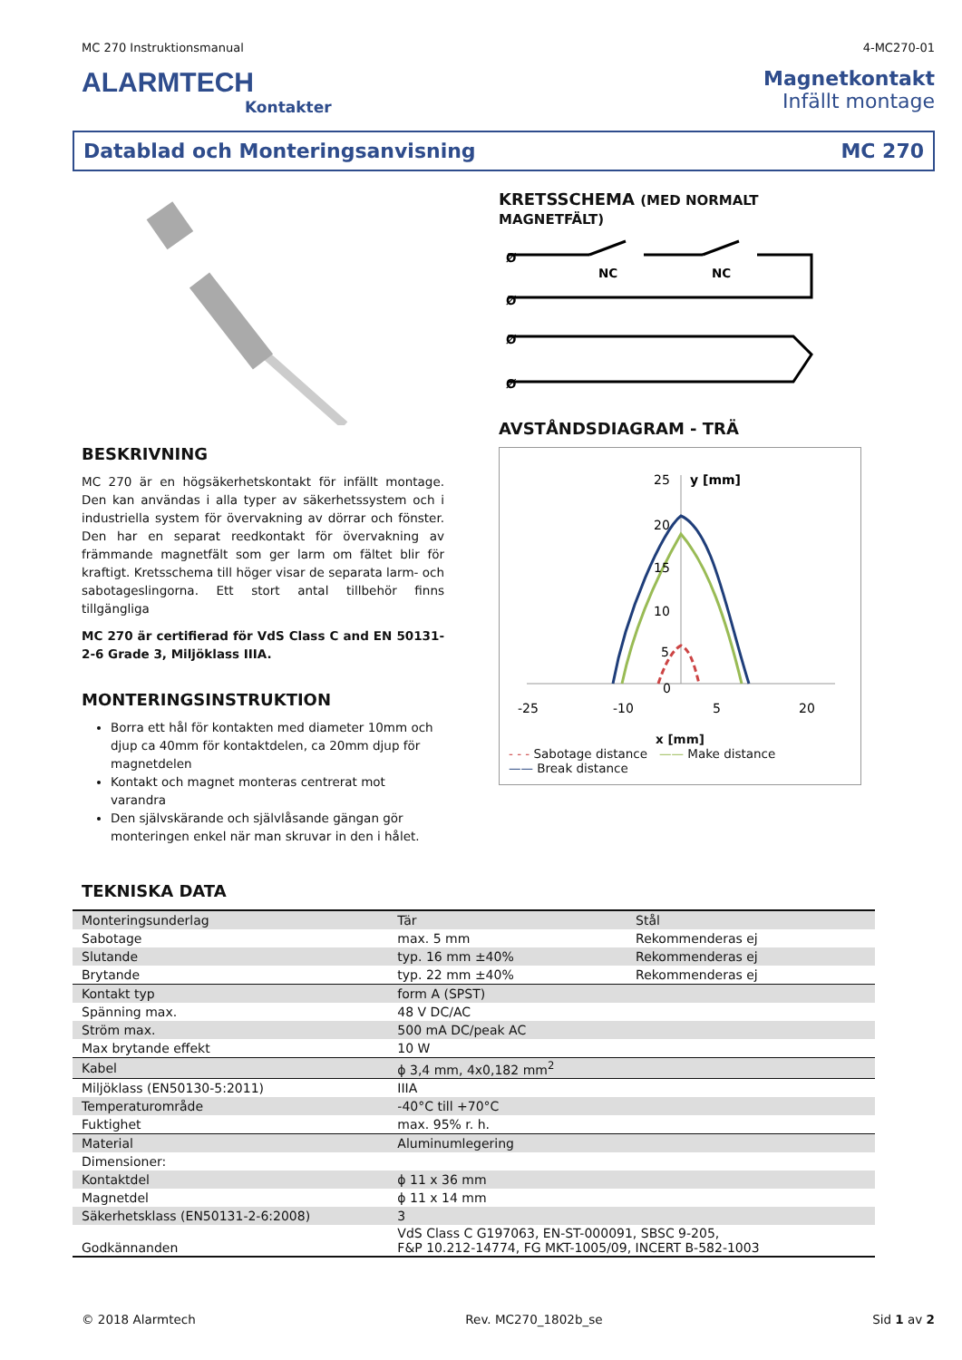MC 270 Instruktionsmanual 4-MC270-01
ALARMTECH
Kontakter
Magnetkontakt
Infällt montage
Datablad och Monteringsanvisning MC 270
BESKRIVNING
MC 270 är en högsäkerhetskontakt för infällt montage. Den kan användas i alla typer av säkerhetssystem och i industriella system för övervakning av dörrar och fönster. Den har en separat reedkontakt för övervakning av främmande magnetfält som ger larm om fältet blir för kraftigt. Kretsschema till höger visar de separata larm- och sabotageslingorna. Ett stort antal tillbehör finns tillgängliga
MC 270 är certifierad för VdS Class C and EN 50131-2-6 Grade 3, Miljöklass IIIA.
MONTERINGSINSTRUKTION
Borra ett hål för kontakten med diameter 10mm och djup ca 40mm för kontaktdelen, ca 20mm djup för magnetdelen
Kontakt och magnet monteras centrerat mot varandra
Den självskärande och självlåsande gängan gör monteringen enkel när man skruvar in den i hålet.
KRETSSCHEMA (MED NORMALT MAGNETFÄLT)
Ø
Ø
Ø
Ø
NC
NC
AVSTÅNDSDIAGRAM - TRÄ
25
y [mm]
20
15
10
5
0
-25
-10
5
20
x [mm]
- - - Sabotage distance —— Make distance
—— Break distance
TEKNISKA DATA
| Monteringsunderlag | Tär | Stål |
| Sabotage | max. 5 mm | Rekommenderas ej |
| Slutande | typ. 16 mm ±40% | Rekommenderas ej |
| Brytande | typ. 22 mm ±40% | Rekommenderas ej |
| Kontakt typ | form A (SPST) | |
| Spänning max. | 48 V DC/AC | |
| Ström max. | 500 mA DC/peak AC | |
| Max brytande effekt | 10 W | |
| Kabel | ϕ 3,4 mm, 4x0,182 mm<sup>2</sup> | |
| Miljöklass (EN50130-5:2011) | IIIA | |
| Temperaturområde | -40°C till +70°C | |
| Fuktighet | max. 95% r. h. | |
| Material | Aluminumlegering | |
| Dimensioner: | | |
| Kontaktdel | ϕ 11 x 36 mm | |
| Magnetdel | ϕ 11 x 14 mm | |
| Säkerhetsklass (EN50131-2-6:2008) | 3 | |
| Godkännanden | VdS Class C G197063, EN-ST-000091, SBSC 9-205, F&P 10.212-14774, FG MKT-1005/09, INCERT B-582-1003 | |
© 2018 Alarmtech Rev. MC270_1802b_se Sid 1 av 2